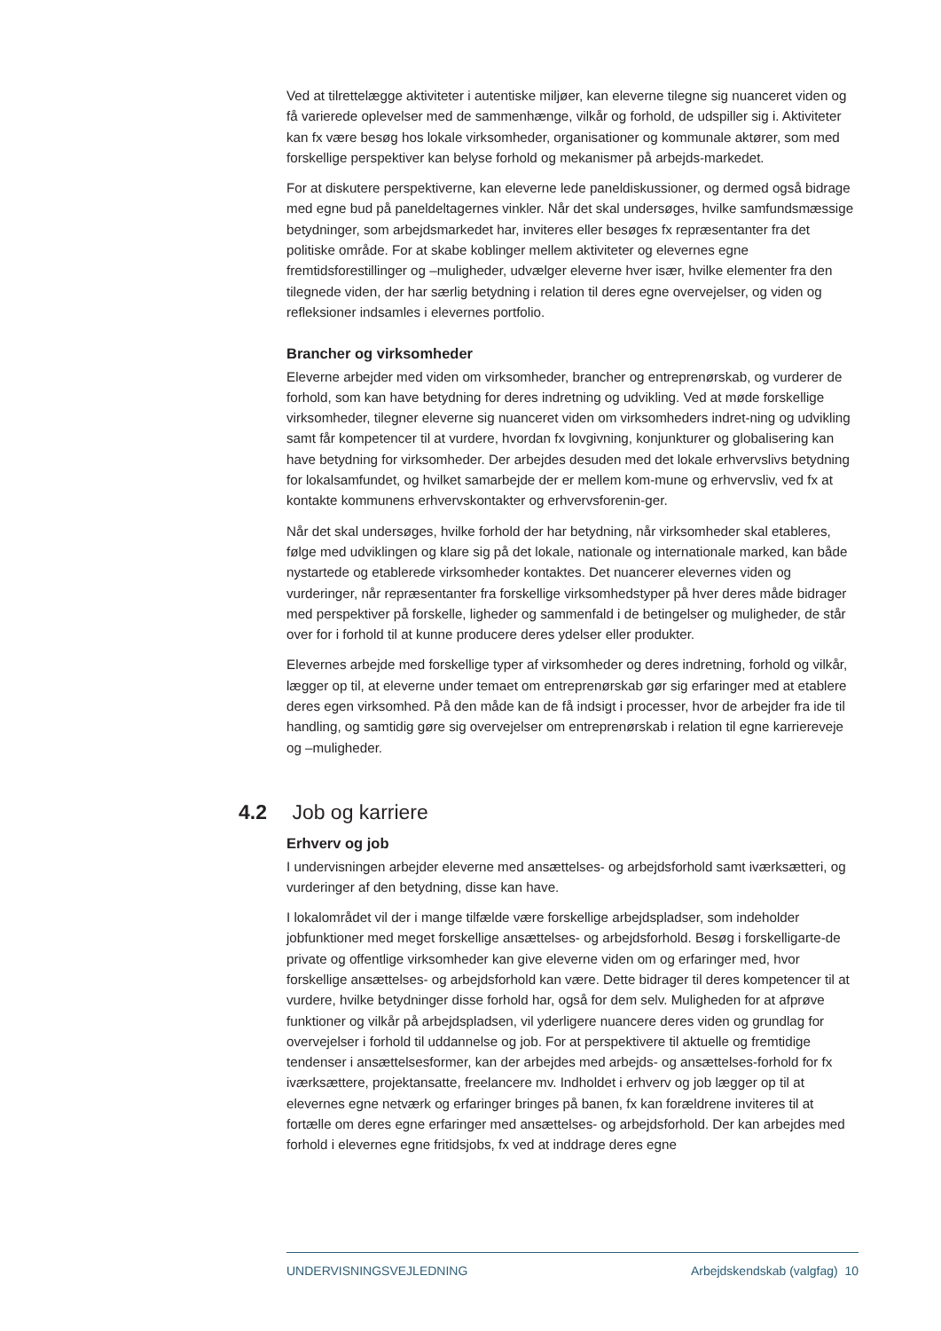Ved at tilrettelægge aktiviteter i autentiske miljøer, kan eleverne tilegne sig nuanceret viden og få varierede oplevelser med de sammenhænge, vilkår og forhold, de udspiller sig i. Aktiviteter kan fx være besøg hos lokale virksomheder, organisationer og kommunale aktører, som med forskellige perspektiver kan belyse forhold og mekanismer på arbejds-markedet.
For at diskutere perspektiverne, kan eleverne lede paneldiskussioner, og dermed også bidrage med egne bud på paneldeltagernes vinkler. Når det skal undersøges, hvilke samfundsmæssige betydninger, som arbejdsmarkedet har, inviteres eller besøges fx repræsentanter fra det politiske område. For at skabe koblinger mellem aktiviteter og elevernes egne fremtidsforestillinger og –muligheder, udvælger eleverne hver især, hvilke elementer fra den tilegnede viden, der har særlig betydning i relation til deres egne overvejelser, og viden og refleksioner indsamles i elevernes portfolio.
Brancher og virksomheder
Eleverne arbejder med viden om virksomheder, brancher og entreprenørskab, og vurderer de forhold, som kan have betydning for deres indretning og udvikling. Ved at møde forskellige virksomheder, tilegner eleverne sig nuanceret viden om virksomheders indret-ning og udvikling samt får kompetencer til at vurdere, hvordan fx lovgivning, konjunkturer og globalisering kan have betydning for virksomheder. Der arbejdes desuden med det lokale erhvervslivs betydning for lokalsamfundet, og hvilket samarbejde der er mellem kom-mune og erhvervsliv, ved fx at kontakte kommunens erhvervskontakter og erhvervsforenin-ger.
Når det skal undersøges, hvilke forhold der har betydning, når virksomheder skal etableres, følge med udviklingen og klare sig på det lokale, nationale og internationale marked, kan både nystartede og etablerede virksomheder kontaktes. Det nuancerer elevernes viden og vurderinger, når repræsentanter fra forskellige virksomhedstyper på hver deres måde bidrager med perspektiver på forskelle, ligheder og sammenfald i de betingelser og muligheder, de står over for i forhold til at kunne producere deres ydelser eller produkter.
Elevernes arbejde med forskellige typer af virksomheder og deres indretning, forhold og vilkår, lægger op til, at eleverne under temaet om entreprenørskab gør sig erfaringer med at etablere deres egen virksomhed. På den måde kan de få indsigt i processer, hvor de arbejder fra ide til handling, og samtidig gøre sig overvejelser om entreprenørskab i relation til egne karriereveje og –muligheder.
4.2 Job og karriere
Erhverv og job
I undervisningen arbejder eleverne med ansættelses- og arbejdsforhold samt iværksætteri, og vurderinger af den betydning, disse kan have.
I lokalområdet vil der i mange tilfælde være forskellige arbejdspladser, som indeholder jobfunktioner med meget forskellige ansættelses- og arbejdsforhold. Besøg i forskelligarte-de private og offentlige virksomheder kan give eleverne viden om og erfaringer med, hvor forskellige ansættelses- og arbejdsforhold kan være. Dette bidrager til deres kompetencer til at vurdere, hvilke betydninger disse forhold har, også for dem selv. Muligheden for at afprøve funktioner og vilkår på arbejdspladsen, vil yderligere nuancere deres viden og grundlag for overvejelser i forhold til uddannelse og job. For at perspektivere til aktuelle og fremtidige tendenser i ansættelsesformer, kan der arbejdes med arbejds- og ansættelses-forhold for fx iværksættere, projektansatte, freelancere mv. Indholdet i erhverv og job lægger op til at elevernes egne netværk og erfaringer bringes på banen, fx kan forældrene inviteres til at fortælle om deres egne erfaringer med ansættelses- og arbejdsforhold. Der kan arbejdes med forhold i elevernes egne fritidsjobs, fx ved at inddrage deres egne
UNDERVISNINGSVEJLEDNING Arbejdskendskab (valgfag) 10